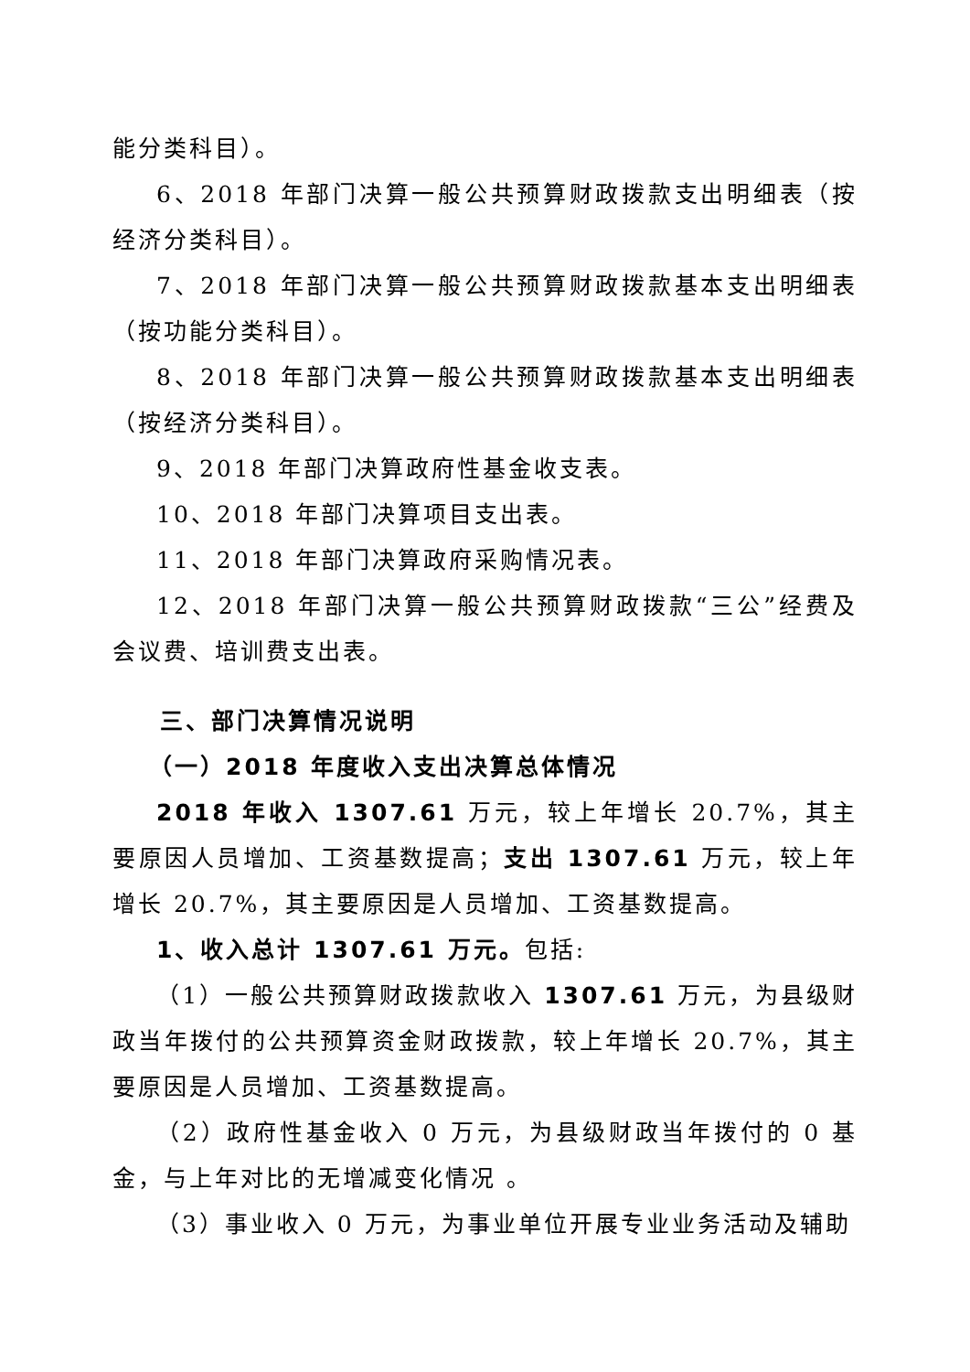能分类科目）。
6、2018 年部门决算一般公共预算财政拨款支出明细表（按经济分类科目）。
7、2018 年部门决算一般公共预算财政拨款基本支出明细表（按功能分类科目）。
8、2018 年部门决算一般公共预算财政拨款基本支出明细表（按经济分类科目）。
9、2018 年部门决算政府性基金收支表。
10、2018 年部门决算项目支出表。
11、2018 年部门决算政府采购情况表。
12、2018 年部门决算一般公共预算财政拨款“三公”经费及会议费、培训费支出表。
三、部门决算情况说明
（一）2018 年度收入支出决算总体情况
2018 年收入 1307.61 万元，较上年增长 20.7%，其主要原因人员增加、工资基数提高；支出 1307.61 万元，较上年增长 20.7%，其主要原因是人员增加、工资基数提高。
1、收入总计 1307.61 万元。包括:
（1）一般公共预算财政拨款收入 1307.61 万元，为县级财政当年拨付的公共预算资金财政拨款，较上年增长 20.7%，其主要原因是人员增加、工资基数提高。
（2）政府性基金收入 0 万元，为县级财政当年拨付的 0 基金，与上年对比的无增减变化情况 。
（3）事业收入 0 万元，为事业单位开展专业业务活动及辅助